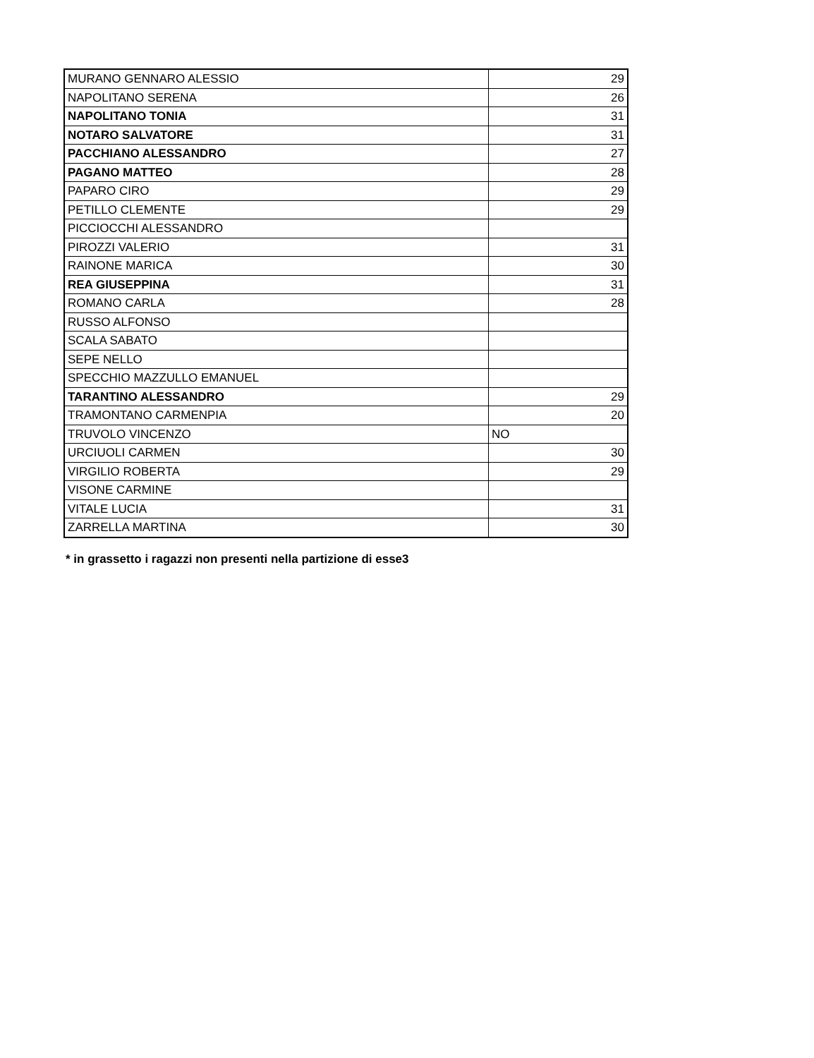| MURANO GENNARO ALESSIO | 29 |
| NAPOLITANO SERENA | 26 |
| NAPOLITANO TONIA | 31 |
| NOTARO SALVATORE | 31 |
| PACCHIANO ALESSANDRO | 27 |
| PAGANO MATTEO | 28 |
| PAPARO CIRO | 29 |
| PETILLO CLEMENTE | 29 |
| PICCIOCCHI ALESSANDRO | |
| PIROZZI VALERIO | 31 |
| RAINONE MARICA | 30 |
| REA GIUSEPPINA | 31 |
| ROMANO CARLA | 28 |
| RUSSO ALFONSO | |
| SCALA SABATO | |
| SEPE NELLO | |
| SPECCHIO MAZZULLO EMANUEL | |
| TARANTINO ALESSANDRO | 29 |
| TRAMONTANO CARMENPIA | 20 |
| TRUVOLO VINCENZO | NO |
| URCIUOLI CARMEN | 30 |
| VIRGILIO ROBERTA | 29 |
| VISONE CARMINE | |
| VITALE LUCIA | 31 |
| ZARRELLA MARTINA | 30 |
* in grassetto i ragazzi non presenti nella partizione di esse3